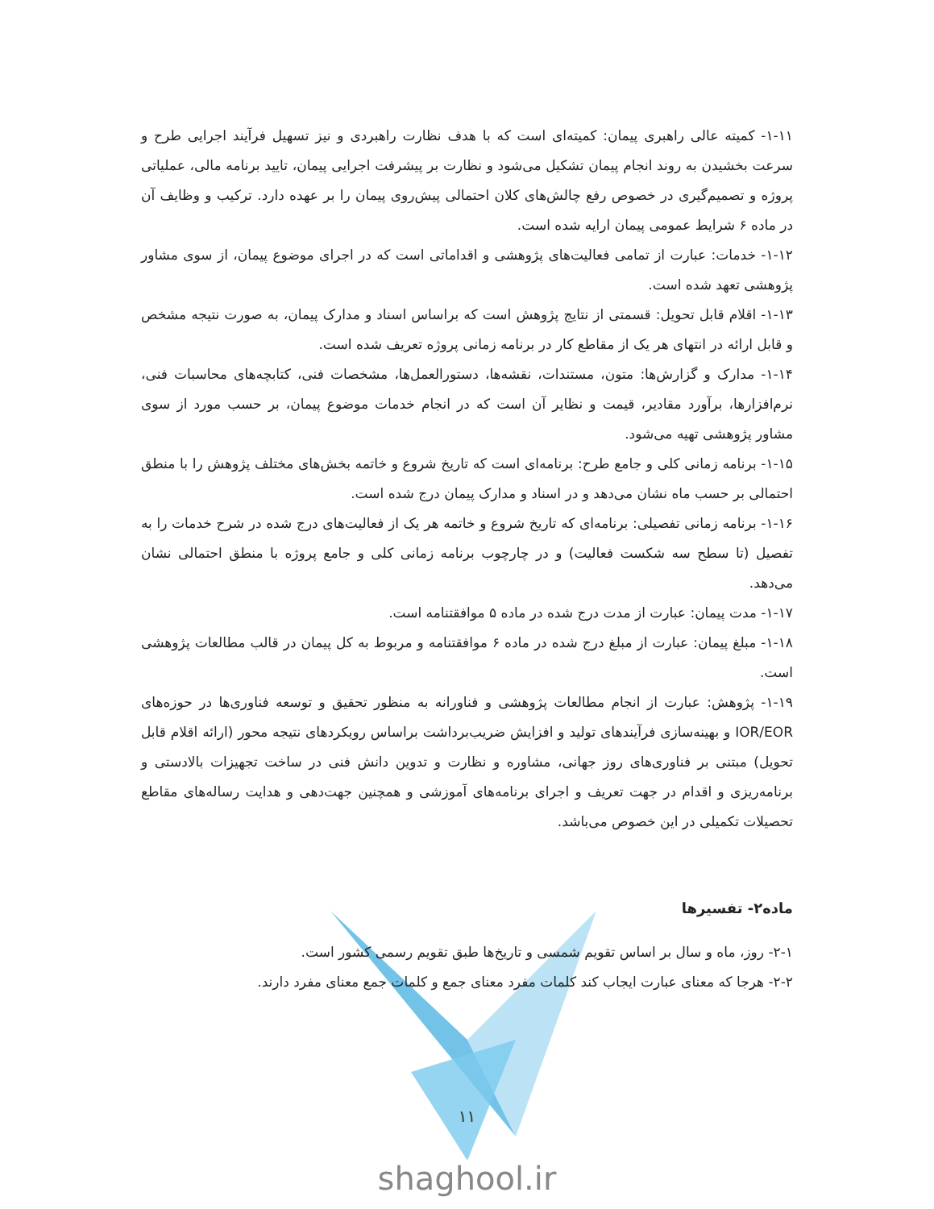۱-۱۱- کمیته عالی راهبری پیمان: کمیته‌ای است که با هدف نظارت راهبردی و نیز تسهیل فرآیند اجرایی طرح و سرعت بخشیدن به روند انجام پیمان تشکیل می‌شود و نظارت بر پیشرفت اجرایی پیمان، تایید برنامه مالی، عملیاتی پروژه و تصمیم‌گیری در خصوص رفع چالش‌های کلان احتمالی پیش‌روی پیمان را بر عهده دارد. ترکیب و وظایف آن در ماده ۶ شرایط عمومی پیمان ارایه شده است.
۱-۱۲- خدمات: عبارت از تمامی فعالیت‌های پژوهشی و اقداماتی است که در اجرای موضوع پیمان، از سوی مشاور پژوهشی تعهد شده است.
۱-۱۳- اقلام قابل تحویل: قسمتی از نتایج پژوهش است که براساس اسناد و مدارک پیمان، به صورت نتیجه مشخص و قابل ارائه در انتهای هر یک از مقاطع کار در برنامه زمانی پروژه تعریف شده است.
۱-۱۴- مدارک و گزارش‌ها: متون، مستندات، نقشه‌ها، دستورالعمل‌ها، مشخصات فنی، کتابچه‌های محاسبات فنی، نرم‌افزارها، برآورد مقادیر، قیمت و نظایر آن است که در انجام خدمات موضوع پیمان، بر حسب مورد از سوی مشاور پژوهشی تهیه می‌شود.
۱-۱۵- برنامه زمانی کلی و جامع طرح: برنامه‌ای است که تاریخ شروع و خاتمه بخش‌های مختلف پژوهش را با منطق احتمالی بر حسب ماه نشان می‌دهد و در اسناد و مدارک پیمان درج شده است.
۱-۱۶- برنامه زمانی تفصیلی: برنامه‌ای که تاریخ شروع و خاتمه هر یک از فعالیت‌های درج شده در شرح خدمات را به تفصیل (تا سطح سه شکست فعالیت) و در چارچوب برنامه زمانی کلی و جامع پروژه با منطق احتمالی نشان می‌دهد.
۱-۱۷- مدت پیمان: عبارت از مدت درج شده در ماده ۵ موافقتنامه است.
۱-۱۸- مبلغ پیمان: عبارت از مبلغ درج شده در ماده ۶ موافقتنامه و مربوط به کل پیمان در قالب مطالعات پژوهشی است.
۱-۱۹- پژوهش: عبارت از انجام مطالعات پژوهشی و فناورانه به منظور تحقیق و توسعه فناوری‌ها در حوزه‌های IOR/EOR و بهینه‌سازی فرآیندهای تولید و افزایش ضریب‌برداشت براساس رویکردهای نتیجه محور (ارائه اقلام قابل تحویل) مبتنی بر فناوری‌های روز جهانی، مشاوره و نظارت و تدوین دانش فنی در ساخت تجهیزات بالادستی و برنامه‌ریزی و اقدام در جهت تعریف و اجرای برنامه‌های آموزشی و همچنین جهت‌دهی و هدایت رساله‌های مقاطع تحصیلات تکمیلی در این خصوص می‌باشد.
ماده۲- تفسیرها
۲-۱- روز، ماه و سال بر اساس تقویم شمسی و تاریخ‌ها طبق تقویم رسمی کشور است.
۲-۲- هرجا که معنای عبارت ایجاب کند کلمات مفرد معنای جمع و کلمات جمع معنای مفرد دارند.
۱۱
shaghool.ir